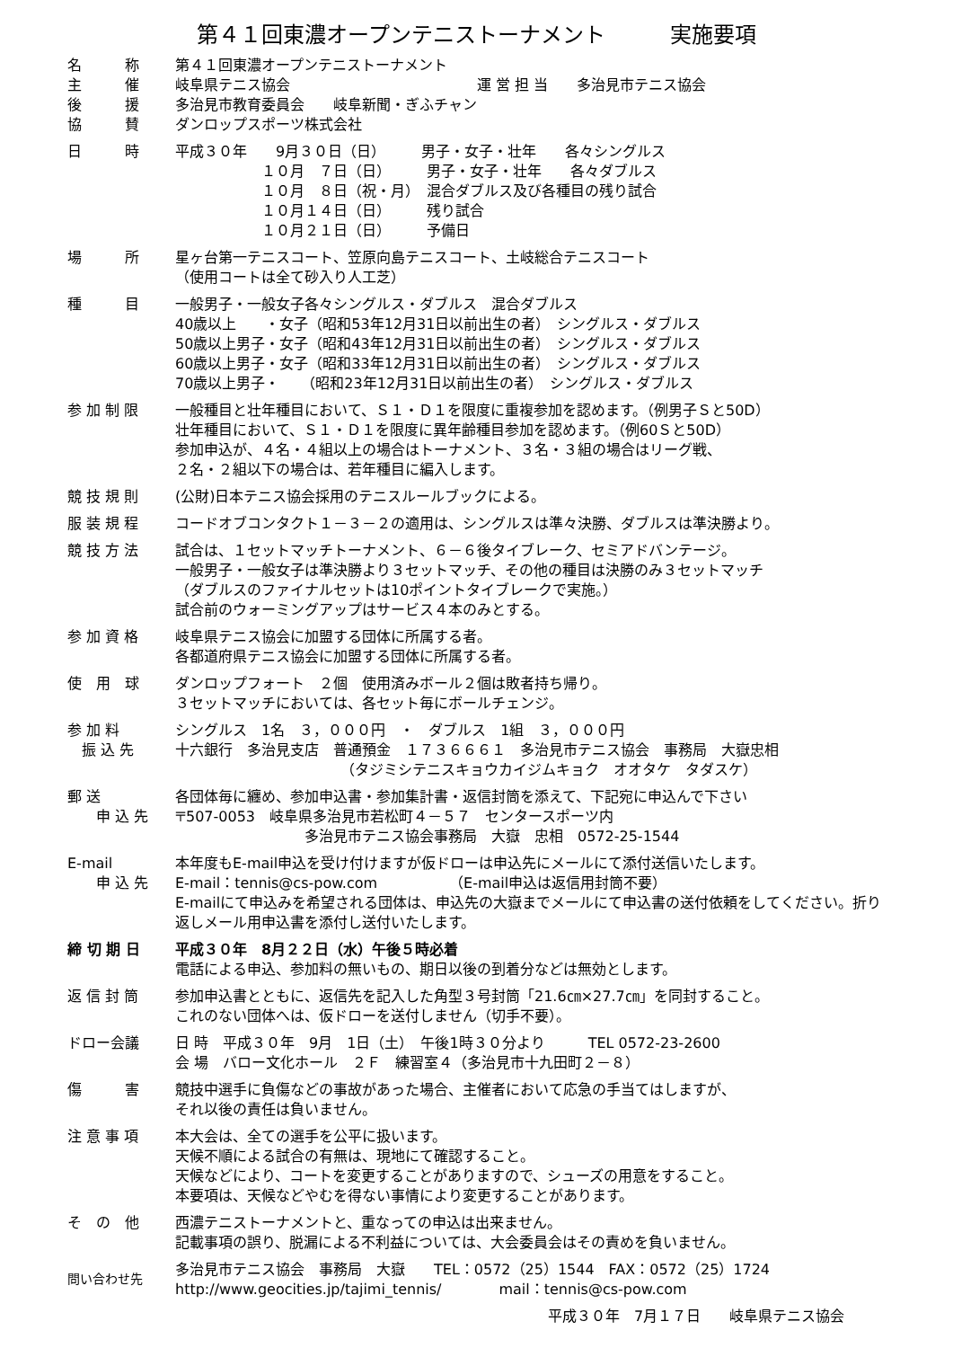第４１回東濃オープンテニストーナメント　　　実施要項
名　　　称
主　　　催
後　　　援
協　　　賛
第４１回東濃オープンテニストーナメント 岐阜県テニス協会　　　　　　　　　　　　　運 営 担 当　　多治見市テニス協会 多治見市教育委員会　　岐阜新聞・ぎふチャン ダンロップスポーツ株式会社
日　　　時 平成３０年　　9月３０日（日）　　　男子・女子・壮年　　各々シングルス 　　　　　　１０月　７日（日）　　　男子・女子・壮年　　各々ダブルス 　　　　　　１０月　８日（祝・月）　混合ダブルス及び各種目の残り試合 　　　　　　１０月１４日（日）　　　残り試合 　　　　　　１０月２１日（日）　　　予備日
場　　　所 星ヶ台第一テニスコート、笠原向島テニスコート、土岐総合テニスコート
（使用コートは全て砂入り人工芝）
種　　　目 一般男子・一般女子各々シングルス・ダブルス　混合ダブルス 40歳以上　　・女子（昭和53年12月31日以前出生の者）　シングルス・ダブルス 50歳以上男子・女子（昭和43年12月31日以前出生の者）　シングルス・ダブルス 60歳以上男子・女子（昭和33年12月31日以前出生の者）　シングルス・ダブルス 70歳以上男子・　　（昭和23年12月31日以前出生の者）　シングルス・ダブルス
参 加 制 限 一般種目と壮年種目において、Ｓ１・Ｄ１を限度に重複参加を認めます。（例男子Ｓと50D）
壮年種目において、Ｓ１・Ｄ１を限度に異年齢種目参加を認めます。（例60Ｓと50D）
参加申込が、４名・４組以上の場合はトーナメント、３名・３組の場合はリーグ戦、
２名・２組以下の場合は、若年種目に編入します。
競 技 規 則 (公財)日本テニス協会採用のテニスルールブックによる。
服 装 規 程 コードオブコンタクト１－３－２の適用は、シングルスは準々決勝、ダブルスは準決勝より。
競 技 方 法 試合は、１セットマッチトーナメント、６－６後タイブレーク、セミアドバンテージ。
一般男子・一般女子は準決勝より３セットマッチ、その他の種目は決勝のみ３セットマッチ
（ダブルスのファイナルセットは10ポイントタイブレークで実施。）
試合前のウォーミングアップはサービス４本のみとする。
参 加 資 格 岐阜県テニス協会に加盟する団体に所属する者。
各都道府県テニス協会に加盟する団体に所属する者。
使　用　球 ダンロップフォート　２個　使用済みボール２個は敗者持ち帰り。
３セットマッチにおいては、各セット毎にボールチェンジ。
参 加 料
　振 込 先
シングルス　1名　３，０００円　・　ダブルス　1組　３，０００円 十六銀行　多治見支店　普通預金　１７３６６６１　多治見市テニス協会　事務局　大嶽忠相 　　　　　　　　　　　　（タジミシテニスキョウカイジムキョク　オオタケ　タダスケ）
郵 送
　　申 込 先
各団体毎に纏め、参加申込書・参加集計書・返信封筒を添えて、下記宛に申込んで下さい 〒507-0053　岐阜県多治見市若松町４－５７　センタースポーツ内 　　　　　　　　　多治見市テニス協会事務局　大嶽　忠相　0572-25-1544
E-mail
　　申 込 先
本年度もE-mail申込を受け付けますが仮ドローは申込先にメールにて添付送信いたします。
E-mail：tennis@cs-pow.com　　　　　（E-mail申込は返信用封筒不要）
E-mailにて申込みを希望される団体は、申込先の大嶽までメールにて申込書の送付依頼をしてください。折り返しメール用申込書を添付し送付いたします。
締 切 期 日 平成３０年　8月２２日（水）午後５時必着
電話による申込、参加料の無いもの、期日以後の到着分などは無効とします。
返 信 封 筒 参加申込書とともに、返信先を記入した角型３号封筒「21.6㎝×27.7㎝」を同封すること。
これのない団体へは、仮ドローを送付しません（切手不要）。
ドロー会議 日 時　平成３０年　9月　1日（土）　午後1時３０分より　　　TEL 0572-23-2600 会 場　バロー文化ホール　２Ｆ　練習室４（多治見市十九田町２－８）
傷　　　害 競技中選手に負傷などの事故があった場合、主催者において応急の手当てはしますが、
それ以後の責任は負いません。
注 意 事 項 本大会は、全ての選手を公平に扱います。
天候不順による試合の有無は、現地にて確認すること。
天候などにより、コートを変更することがありますので、シューズの用意をすること。
本要項は、天候などやむを得ない事情により変更することがあります。
そ　の　他 西濃テニストーナメントと、重なっての申込は出来ません。
記載事項の誤り、脱漏による不利益については、大会委員会はその責めを負いません。
問い合わせ先
多治見市テニス協会　事務局　大嶽　　TEL：0572（25）1544　FAX：0572（25）1724 http://www.geocities.jp/tajimi_tennis/　　　　mail：tennis@cs-pow.com
平成３０年　7月１７日　　岐阜県テニス協会